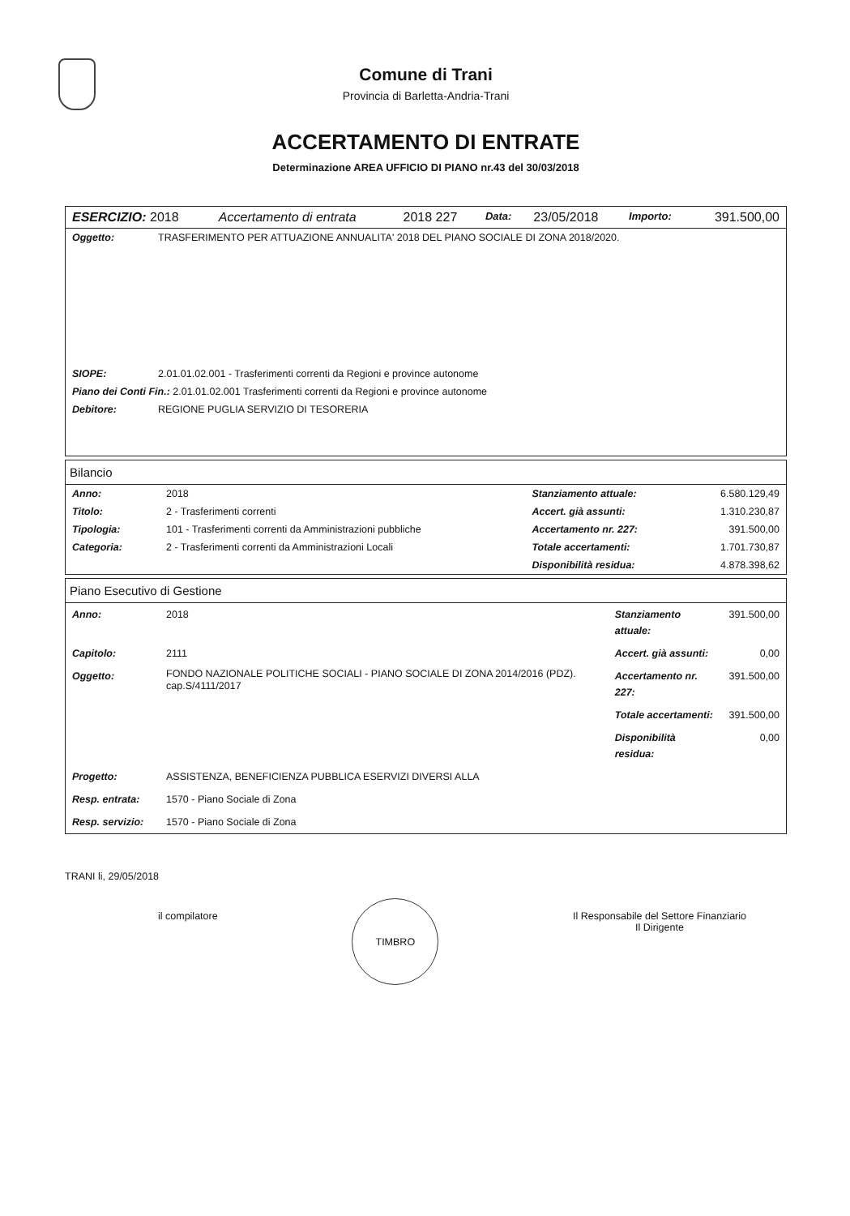Comune di Trani
Provincia di Barletta-Andria-Trani
ACCERTAMENTO DI ENTRATE
Determinazione AREA UFFICIO DI PIANO nr.43 del 30/03/2018
| ESERCIZIO: 2018 | Accertamento di entrata | 2018 227 | Data: | 23/05/2018 | Importo: | 391.500,00 |
| Oggetto: | TRASFERIMENTO PER ATTUAZIONE ANNUALITA' 2018 DEL PIANO SOCIALE DI ZONA 2018/2020. |
| SIOPE: | 2.01.01.02.001 - Trasferimenti correnti da Regioni e province autonome |
| Piano dei Conti Fin.: 2.01.01.02.001 Trasferimenti correnti da Regioni e province autonome | |
| Debitore: | REGIONE PUGLIA SERVIZIO DI TESORERIA |
Bilancio
| Anno: | 2018 | Stanziamento attuale: | 6.580.129,49 |
| Titolo: | 2 - Trasferimenti correnti | Accert. già assunti: | 1.310.230,87 |
| Tipologia: | 101 - Trasferimenti correnti da Amministrazioni pubbliche | Accertamento nr. 227: | 391.500,00 |
| Categoria: | 2 - Trasferimenti correnti da Amministrazioni Locali | Totale accertamenti: | 1.701.730,87 |
| | | Disponibilità residua: | 4.878.398,62 |
Piano Esecutivo di Gestione
| Anno: | 2018 | Stanziamento attuale: | 391.500,00 |
| Capitolo: | 2111 | Accert. già assunti: | 0,00 |
| Oggetto: | FONDO NAZIONALE POLITICHE SOCIALI - PIANO SOCIALE DI ZONA 2014/2016 (PDZ). cap.S/4111/2017 | Accertamento nr. 227: | 391.500,00 |
| | | Totale accertamenti: | 391.500,00 |
| | | Disponibilità residua: | 0,00 |
| Progetto: | ASSISTENZA, BENEFICIENZA PUBBLICA ESERVIZI DIVERSI ALLA | | |
| Resp. entrata: | 1570 - Piano Sociale di Zona | | |
| Resp. servizio: | 1570 - Piano Sociale di Zona | | |
TRANI li, 29/05/2018
il compilatore
TIMBRO
Il Responsabile del Settore Finanziario
Il Dirigente